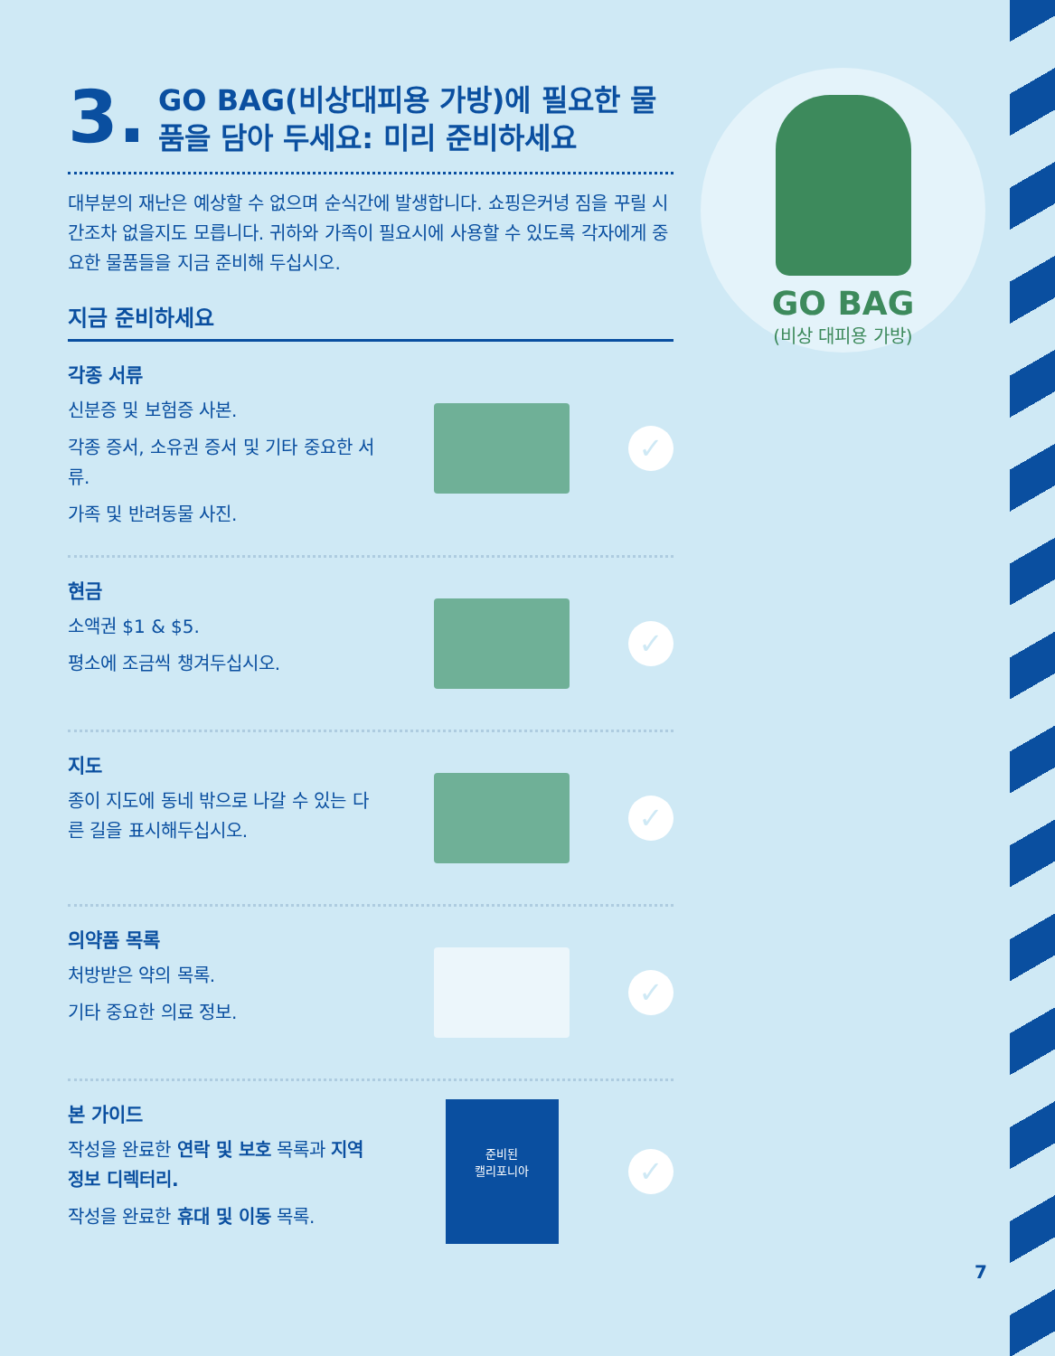3. GO BAG(비상대피용 가방)에 필요한 물품을 담아 두세요: 미리 준비하세요
대부분의 재난은 예상할 수 없으며 순식간에 발생합니다. 쇼핑은커녕 짐을 꾸릴 시간조차 없을지도 모릅니다. 귀하와 가족이 필요시에 사용할 수 있도록 각자에게 중요한 물품들을 지금 준비해 두십시오.
지금 준비하세요
각종 서류
신분증 및 보험증 사본.
각종 증서, 소유권 증서 및 기타 중요한 서류.
가족 및 반려동물 사진.
✓
현금
소액권 $1 & $5.
평소에 조금씩 챙겨두십시오.
✓
지도
종이 지도에 동네 밖으로 나갈 수 있는 다른 길을 표시해두십시오.
✓
의약품 목록
처방받은 약의 목록.
기타 중요한 의료 정보.
✓
본 가이드
작성을 완료한 연락 및 보호 목록과 지역 정보 디렉터리.
작성을 완료한 휴대 및 이동 목록.
준비된
캘리포니아
✓
GO BAG
(비상 대피용 가방)
7